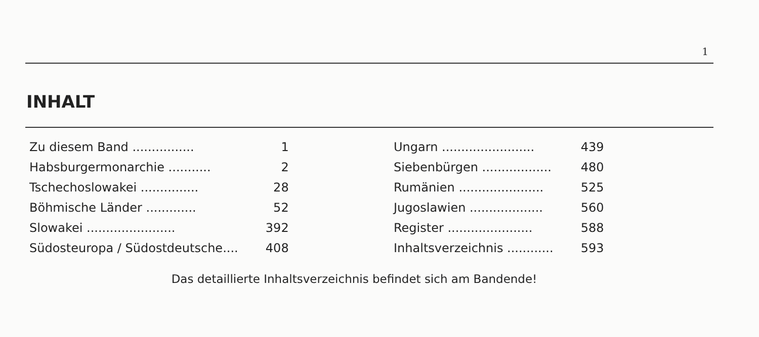1
INHALT
| Zu diesem Band ................ | 1 |
| Habsburgermonarchie ........... | 2 |
| Tschechoslowakei ............... | 28 |
| Böhmische Länder ............. | 52 |
| Slowakei ....................... | 392 |
| Südosteuropa / Südostdeutsche.... | 408 |
| Ungarn ........................ | 439 |
| Siebenbürgen .................. | 480 |
| Rumänien ...................... | 525 |
| Jugoslawien ................... | 560 |
| Register ...................... | 588 |
| Inhaltsverzeichnis ............ | 593 |
Das detaillierte Inhaltsverzeichnis befindet sich am Bandende!